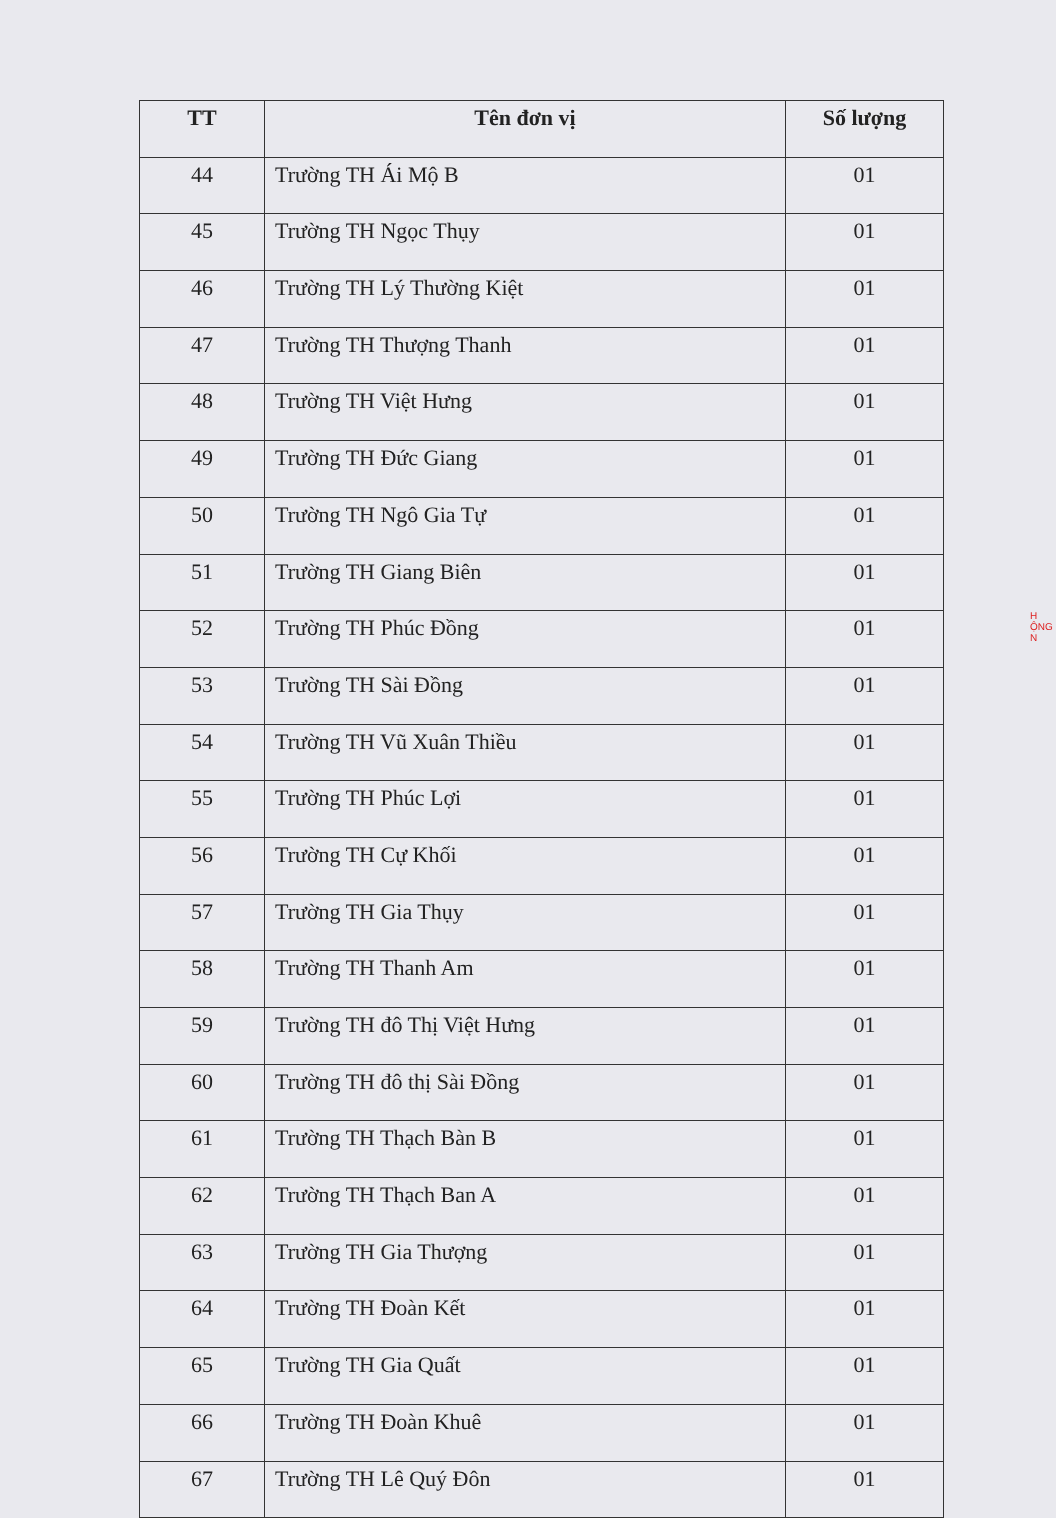| TT | Tên đơn vị | Số lượng |
| --- | --- | --- |
| 44 | Trường TH Ái Mộ B | 01 |
| 45 | Trường TH Ngọc Thụy | 01 |
| 46 | Trường TH Lý Thường Kiệt | 01 |
| 47 | Trường TH Thượng Thanh | 01 |
| 48 | Trường TH Việt Hưng | 01 |
| 49 | Trường TH Đức Giang | 01 |
| 50 | Trường TH Ngô Gia Tự | 01 |
| 51 | Trường TH Giang Biên | 01 |
| 52 | Trường TH Phúc Đồng | 01 |
| 53 | Trường TH Sài Đồng | 01 |
| 54 | Trường TH Vũ Xuân Thiều | 01 |
| 55 | Trường TH Phúc Lợi | 01 |
| 56 | Trường TH Cự Khối | 01 |
| 57 | Trường TH Gia Thụy | 01 |
| 58 | Trường TH Thanh Am | 01 |
| 59 | Trường TH đô Thị Việt Hưng | 01 |
| 60 | Trường TH đô thị Sài Đồng | 01 |
| 61 | Trường TH Thạch Bàn B | 01 |
| 62 | Trường TH Thạch Ban A | 01 |
| 63 | Trường TH Gia Thượng | 01 |
| 64 | Trường TH Đoàn Kết | 01 |
| 65 | Trường TH Gia Quất | 01 |
| 66 | Trường TH Đoàn Khuê | 01 |
| 67 | Trường TH Lê Quý Đôn | 01 |
H
ỘNG
N